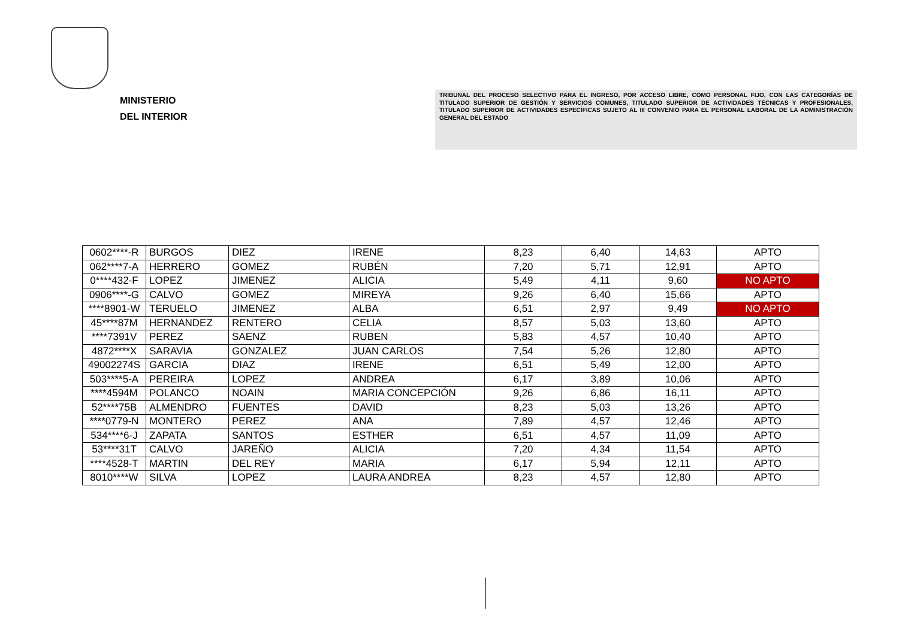MINISTERIO
DEL INTERIOR
TRIBUNAL DEL PROCESO SELECTIVO PARA EL INGRESO, POR ACCESO LIBRE, COMO PERSONAL FIJO, CON LAS CATEGORÍAS DE TITULADO SUPERIOR DE GESTIÓN Y SERVICIOS COMUNES, TITULADO SUPERIOR DE ACTIVIDADES TÉCNICAS Y PROFESIONALES, TITULADO SUPERIOR DE ACTIVIDADES ESPECÍFICAS SUJETO AL III CONVENIO PARA EL PERSONAL LABORAL DE LA ADMINISTRACIÓN GENERAL DEL ESTADO
| 0602****-R | BURGOS | DIEZ | IRENE | 8,23 | 6,40 | 14,63 | APTO |
| 062****7-A | HERRERO | GOMEZ | RUBÉN | 7,20 | 5,71 | 12,91 | APTO |
| 0****432-F | LOPEZ | JIMENEZ | ALICIA | 5,49 | 4,11 | 9,60 | NO APTO |
| 0906****-G | CALVO | GOMEZ | MIREYA | 9,26 | 6,40 | 15,66 | APTO |
| ****8901-W | TERUELO | JIMENEZ | ALBA | 6,51 | 2,97 | 9,49 | NO APTO |
| 45****87M | HERNANDEZ | RENTERO | CELIA | 8,57 | 5,03 | 13,60 | APTO |
| ****7391V | PEREZ | SAENZ | RUBEN | 5,83 | 4,57 | 10,40 | APTO |
| 4872****X | SARAVIA | GONZALEZ | JUAN CARLOS | 7,54 | 5,26 | 12,80 | APTO |
| 49002274S | GARCIA | DIAZ | IRENE | 6,51 | 5,49 | 12,00 | APTO |
| 503****5-A | PEREIRA | LOPEZ | ANDREA | 6,17 | 3,89 | 10,06 | APTO |
| ****4594M | POLANCO | NOAIN | MARIA CONCEPCIÓN | 9,26 | 6,86 | 16,11 | APTO |
| 52****75B | ALMENDRO | FUENTES | DAVID | 8,23 | 5,03 | 13,26 | APTO |
| ****0779-N | MONTERO | PEREZ | ANA | 7,89 | 4,57 | 12,46 | APTO |
| 534****6-J | ZAPATA | SANTOS | ESTHER | 6,51 | 4,57 | 11,09 | APTO |
| 53****31T | CALVO | JAREÑO | ALICIA | 7,20 | 4,34 | 11,54 | APTO |
| ****4528-T | MARTIN | DEL REY | MARIA | 6,17 | 5,94 | 12,11 | APTO |
| 8010****W | SILVA | LOPEZ | LAURA ANDREA | 8,23 | 4,57 | 12,80 | APTO |